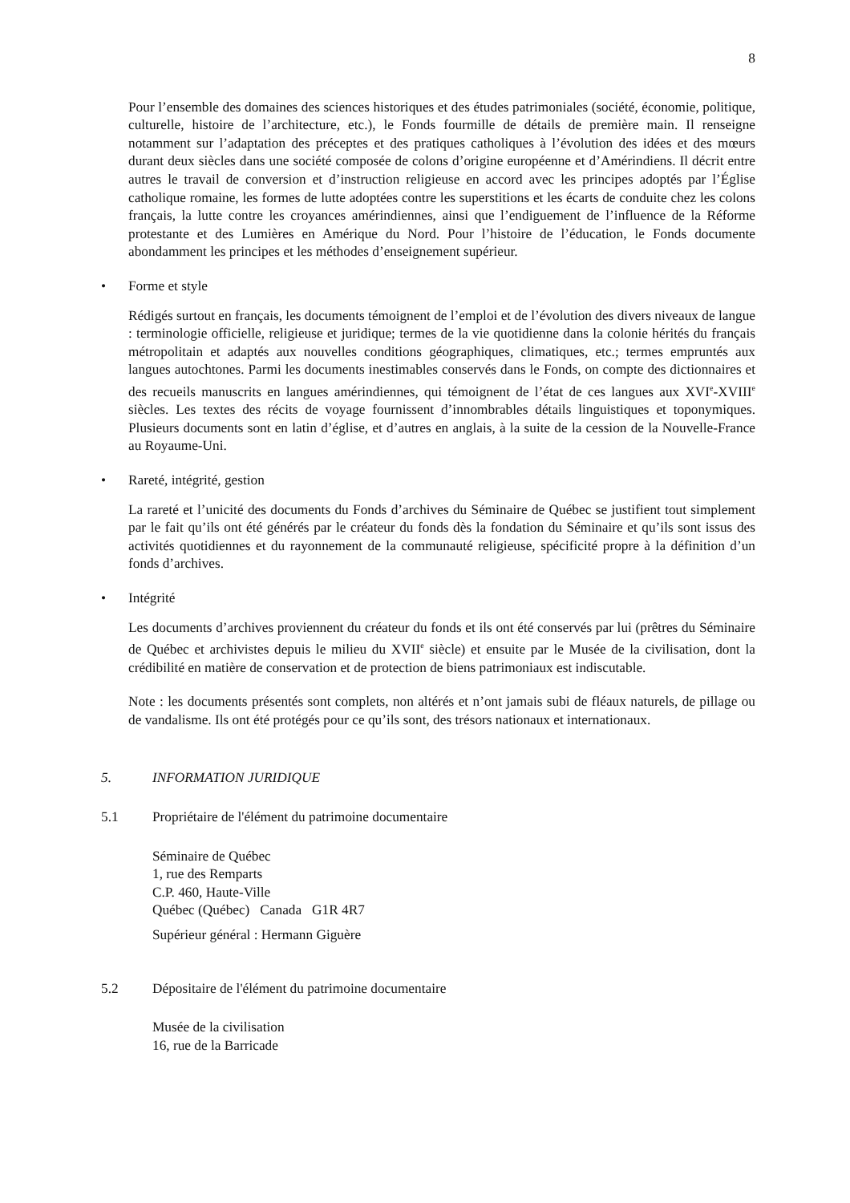8
Pour l’ensemble des domaines des sciences historiques et des études patrimoniales (société, économie, politique, culturelle, histoire de l’architecture, etc.), le Fonds fourmille de détails de première main. Il renseigne notamment sur l’adaptation des préceptes et des pratiques catholiques à l’évolution des idées et des mœurs durant deux siècles dans une société composée de colons d’origine européenne et d’Amérindiens. Il décrit entre autres le travail de conversion et d’instruction religieuse en accord avec les principes adoptés par l’Église catholique romaine, les formes de lutte adoptées contre les superstitions et les écarts de conduite chez les colons français, la lutte contre les croyances amérindiennes, ainsi que l’endiguement de l’influence de la Réforme protestante et des Lumières en Amérique du Nord. Pour l’histoire de l’éducation, le Fonds documente abondamment les principes et les méthodes d’enseignement supérieur.
• Forme et style
Rédigés surtout en français, les documents témoignent de l’emploi et de l’évolution des divers niveaux de langue : terminologie officielle, religieuse et juridique; termes de la vie quotidienne dans la colonie hérités du français métropolitain et adaptés aux nouvelles conditions géographiques, climatiques, etc.; termes empruntés aux langues autochtones. Parmi les documents inestimables conservés dans le Fonds, on compte des dictionnaires et des recueils manuscrits en langues amérindiennes, qui témoignent de l’état de ces langues aux XVI<sup>e</sup>-XVIII<sup>e</sup> siècles. Les textes des récits de voyage fournissent d’innombrables détails linguistiques et toponymiques. Plusieurs documents sont en latin d’église, et d’autres en anglais, à la suite de la cession de la Nouvelle-France au Royaume-Uni.
• Rareté, intégrité, gestion
La rareté et l’unicité des documents du Fonds d’archives du Séminaire de Québec se justifient tout simplement par le fait qu’ils ont été générés par le créateur du fonds dès la fondation du Séminaire et qu’ils sont issus des activités quotidiennes et du rayonnement de la communauté religieuse, spécificité propre à la définition d’un fonds d’archives.
• Intégrité
Les documents d’archives proviennent du créateur du fonds et ils ont été conservés par lui (prêtres du Séminaire de Québec et archivistes depuis le milieu du XVII<sup>e</sup> siècle) et ensuite par le Musée de la civilisation, dont la crédibilité en matière de conservation et de protection de biens patrimoniaux est indiscutable.
Note : les documents présentés sont complets, non altérés et n’ont jamais subi de fléaux naturels, de pillage ou de vandalisme. Ils ont été protégés pour ce qu’ils sont, des trésors nationaux et internationaux.
5. INFORMATION JURIDIQUE
5.1 Propriétaire de l'élément du patrimoine documentaire
Séminaire de Québec
1, rue des Remparts
C.P. 460, Haute-Ville
Québec (Québec) Canada G1R 4R7
Supérieur général : Hermann Giguère
5.2 Dépositaire de l'élément du patrimoine documentaire
Musée de la civilisation
16, rue de la Barricade